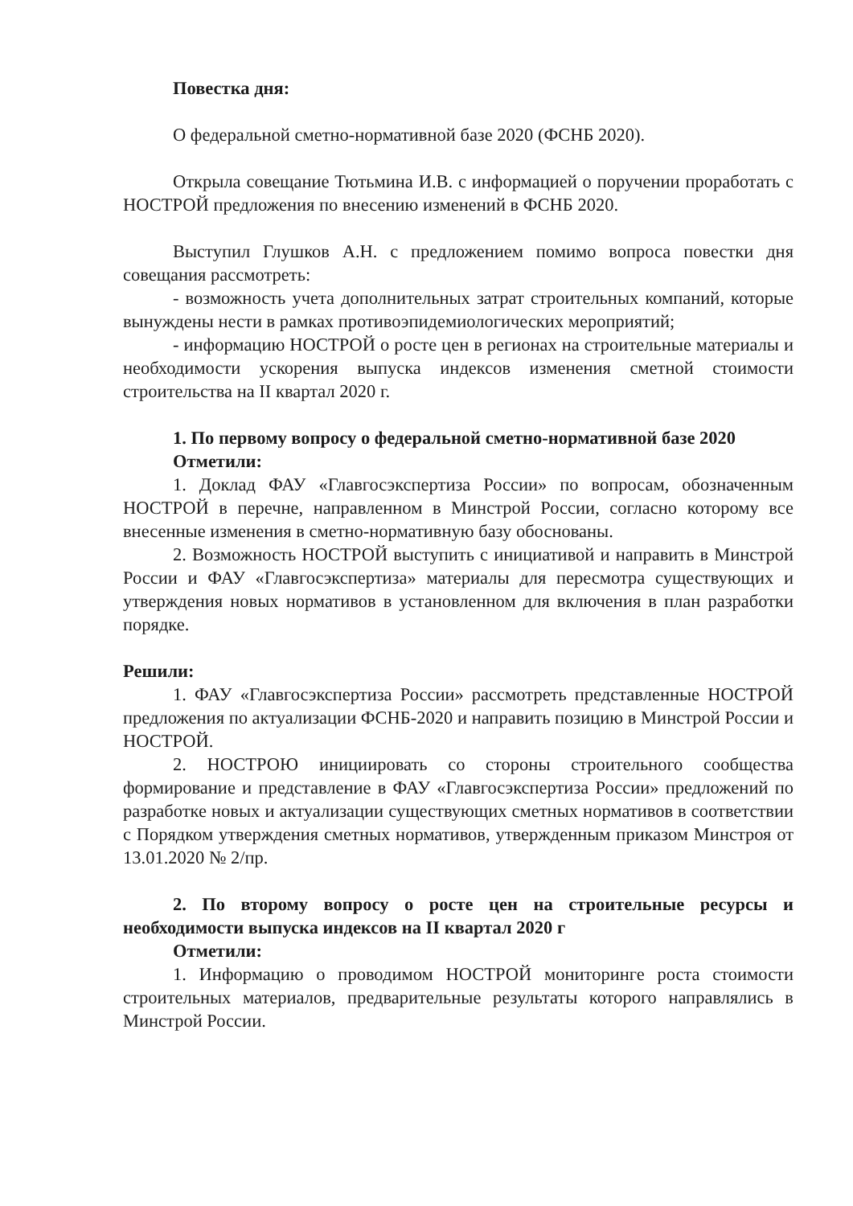Повестка дня:
О федеральной сметно-нормативной базе 2020 (ФСНБ 2020).
Открыла совещание Тютьмина И.В. с информацией о поручении проработать с НОСТРОЙ предложения по внесению изменений в ФСНБ 2020.
Выступил Глушков А.Н. с предложением помимо вопроса повестки дня совещания рассмотреть:
- возможность учета дополнительных затрат строительных компаний, которые вынуждены нести в рамках противоэпидемиологических мероприятий;
- информацию НОСТРОЙ о росте цен в регионах на строительные материалы и необходимости ускорения выпуска индексов изменения сметной стоимости строительства на II квартал 2020 г.
1. По первому вопросу о федеральной сметно-нормативной базе 2020
Отметили:
1. Доклад ФАУ «Главгосэкспертиза России» по вопросам, обозначенным НОСТРОЙ в перечне, направленном в Минстрой России, согласно которому все внесенные изменения в сметно-нормативную базу обоснованы.
2. Возможность НОСТРОЙ выступить с инициативой и направить в Минстрой России и ФАУ «Главгосэкспертиза» материалы для пересмотра существующих и утверждения новых нормативов в установленном для включения в план разработки порядке.
Решили:
1. ФАУ «Главгосэкспертиза России» рассмотреть представленные НОСТРОЙ предложения по актуализации ФСНБ-2020 и направить позицию в Минстрой России и НОСТРОЙ.
2. НОСТРОЮ инициировать со стороны строительного сообщества формирование и представление в ФАУ «Главгосэкспертиза России» предложений по разработке новых и актуализации существующих сметных нормативов в соответствии с Порядком утверждения сметных нормативов, утвержденным приказом Минстроя от 13.01.2020 № 2/пр.
2. По второму вопросу о росте цен на строительные ресурсы и необходимости выпуска индексов на II квартал 2020 г
Отметили:
1. Информацию о проводимом НОСТРОЙ мониторинге роста стоимости строительных материалов, предварительные результаты которого направлялись в Минстрой России.